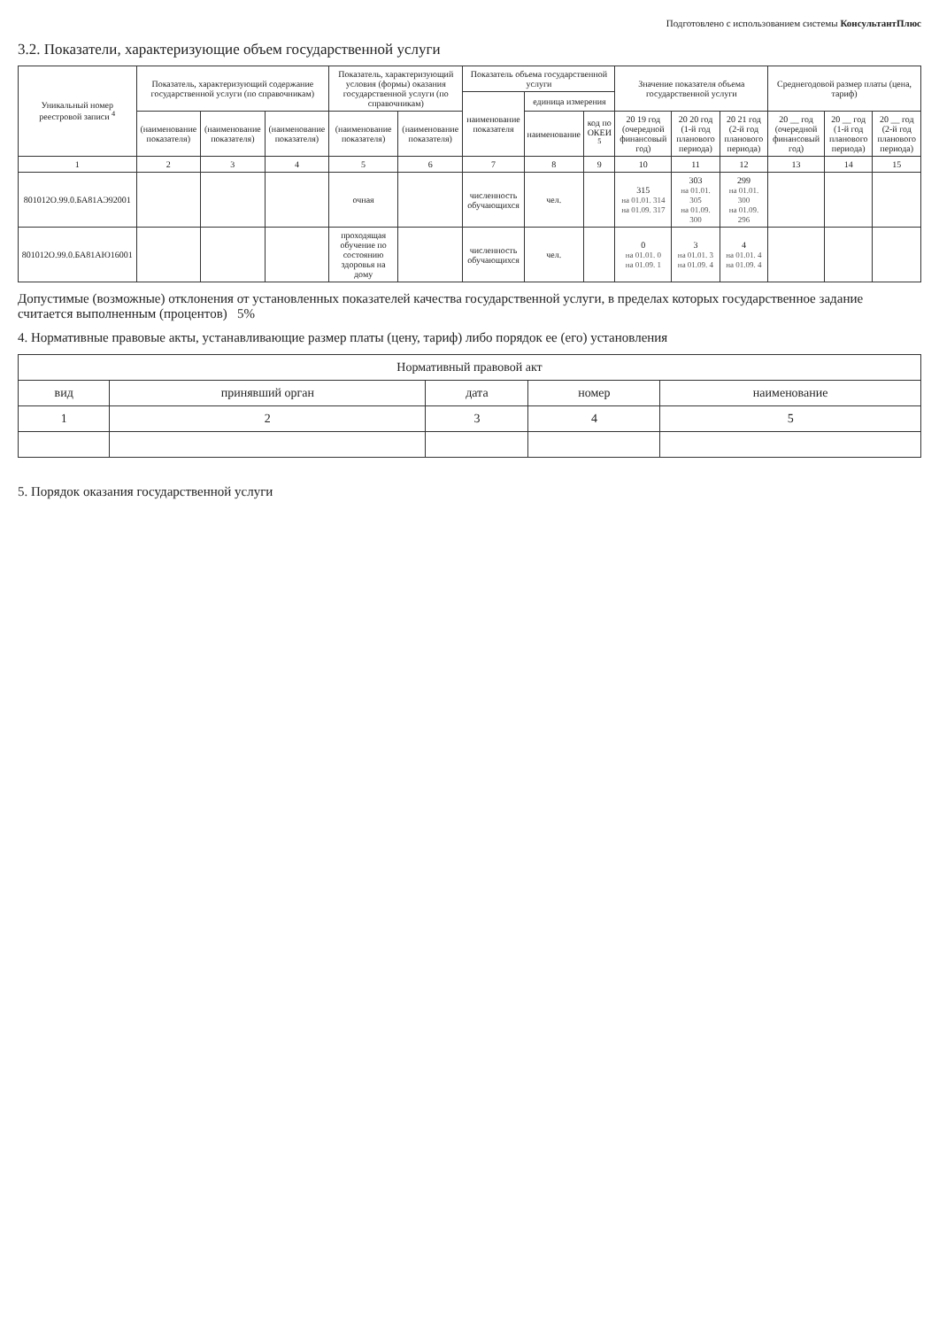Подготовлено с использованием системы КонсультантПлюс
3.2. Показатели, характеризующие объем государственной услуги
| Уникальный номер реестровой записи <sup>4</sup> | Показатель, характеризующий содержание государственной услуги (по справочникам) | | | Показатель, характеризующий условия (формы) оказания государственной услуги (по справочникам) | | Показатель объема государственной услуги | | | Значение показателя объема государственной услуги | | | Среднегодовой размер платы (цена, тариф) | | |
| --- | --- | --- | --- | --- | --- | --- | --- | --- | --- | --- | --- | --- | --- | --- |
| | | | | | | наименование показателя | единица измерения | | | | | | | |
| | (наименование показателя) | (наименование показателя) | (наименование показателя) | (наименование показателя) | (наименование показателя) | | наименование | код по ОКЕИ <sup>5</sup> | 20 19 год (очередной финансовый год) | 20 20 год (1-й год планового периода) | 20 21 год (2-й год планового периода) | 20 __ год (очередной финансовый год) | 20 __ год (1-й год планового периода) | 20 __ год (2-й год планового периода) |
| 1 | 2 | 3 | 4 | 5 | 6 | 7 | 8 | 9 | 10 | 11 | 12 | 13 | 14 | 15 |
| 801012О.99.0.БА81АЭ92001 | | | | очная | | численность обучающихся | чел. | | 315 на 01.01. 314 на 01.09. 317 | 303 на 01.01. 305 на 01.09. 300 | 299 на 01.01. 300 на 01.09. 296 | | | |
| 801012О.99.0.БА81АЮ16001 | | | | проходящая обучение по состоянию здоровья на дому | | численность обучающихся | чел. | | 0 на 01.01. 0 на 01.09. 1 | 3 на 01.01. 3 на 01.09. 4 | 4 на 01.01. 4 на 01.09. 4 | | | |
Допустимые (возможные) отклонения от установленных показателей качества государственной услуги, в пределах которых государственное задание считается выполненным (процентов) 5%
4. Нормативные правовые акты, устанавливающие размер платы (цену, тариф) либо порядок ее (его) установления
| Нормативный правовой акт | | | | |
| --- | --- | --- | --- | --- |
| вид | принявший орган | дата | номер | наименование |
| 1 | 2 | 3 | 4 | 5 |
5. Порядок оказания государственной услуги